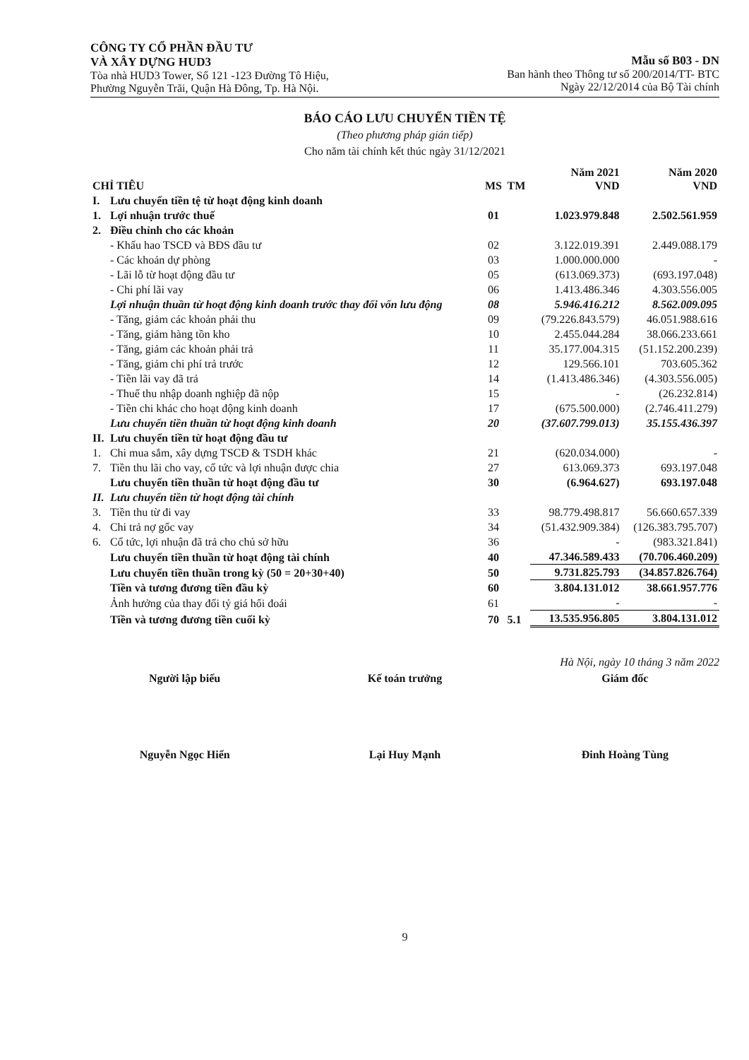CÔNG TY CỔ PHẦN ĐẦU TƯ
VÀ XÂY DỰNG HUD3
Tòa nhà HUD3 Tower, Số 121 -123 Đường Tô Hiệu,
Phường Nguyễn Trãi, Quận Hà Đông, Tp. Hà Nội.
Mẫu số B03 - DN
Ban hành theo Thông tư số 200/2014/TT- BTC
Ngày 22/12/2014 của Bộ Tài chính
BÁO CÁO LƯU CHUYỂN TIỀN TỆ
(Theo phương pháp gián tiếp)
Cho năm tài chính kết thúc ngày 31/12/2021
| CHỈ TIÊU | | MS | TM | Năm 2021 VND | Năm 2020 VND |
| --- | --- | --- | --- | --- | --- |
| I. | Lưu chuyển tiền tệ từ hoạt động kinh doanh | | | | |
| 1. | Lợi nhuận trước thuế | 01 | | 1.023.979.848 | 2.502.561.959 |
| 2. | Điều chỉnh cho các khoản | | | | |
| | - Khấu hao TSCĐ và BĐS đầu tư | 02 | | 3.122.019.391 | 2.449.088.179 |
| | - Các khoản dự phòng | 03 | | 1.000.000.000 | - |
| | - Lãi lỗ từ hoạt động đầu tư | 05 | | (613.069.373) | (693.197.048) |
| | - Chi phí lãi vay | 06 | | 1.413.486.346 | 4.303.556.005 |
| | Lợi nhuận thuần từ hoạt động kinh doanh trước thay đổi vốn lưu động | 08 | | 5.946.416.212 | 8.562.009.095 |
| | - Tăng, giảm các khoản phải thu | 09 | | (79.226.843.579) | 46.051.988.616 |
| | - Tăng, giảm hàng tồn kho | 10 | | 2.455.044.284 | 38.066.233.661 |
| | - Tăng, giảm các khoản phải trả | 11 | | 35.177.004.315 | (51.152.200.239) |
| | - Tăng, giảm chi phí trả trước | 12 | | 129.566.101 | 703.605.362 |
| | - Tiền lãi vay đã trả | 14 | | (1.413.486.346) | (4.303.556.005) |
| | - Thuế thu nhập doanh nghiệp đã nộp | 15 | | - | (26.232.814) |
| | - Tiền chi khác cho hoạt động kinh doanh | 17 | | (675.500.000) | (2.746.411.279) |
| | Lưu chuyển tiền thuần từ hoạt động kinh doanh | 20 | | (37.607.799.013) | 35.155.436.397 |
| II. | Lưu chuyển tiền từ hoạt động đầu tư | | | | |
| 1. | Chi mua sắm, xây dựng TSCĐ & TSDH khác | 21 | | (620.034.000) | - |
| 7. | Tiền thu lãi cho vay, cổ tức và lợi nhuận được chia | 27 | | 613.069.373 | 693.197.048 |
| | Lưu chuyển tiền thuần từ hoạt động đầu tư | 30 | | (6.964.627) | 693.197.048 |
| II. | Lưu chuyển tiền từ hoạt động tài chính | | | | |
| 3. | Tiền thu từ đi vay | 33 | | 98.779.498.817 | 56.660.657.339 |
| 4. | Chi trả nợ gốc vay | 34 | | (51.432.909.384) | (126.383.795.707) |
| 6. | Cổ tức, lợi nhuận đã trả cho chủ sở hữu | 36 | | - | (983.321.841) |
| | Lưu chuyển tiền thuần từ hoạt động tài chính | 40 | | 47.346.589.433 | (70.706.460.209) |
| | Lưu chuyển tiền thuần trong kỳ (50 = 20+30+40) | 50 | | 9.731.825.793 | (34.857.826.764) |
| | Tiền và tương đương tiền đầu kỳ | 60 | | 3.804.131.012 | 38.661.957.776 |
| | Ảnh hưởng của thay đổi tỷ giá hối đoái | 61 | | - | - |
| | Tiền và tương đương tiền cuối kỳ | 70 | 5.1 | 13.535.956.805 | 3.804.131.012 |
Hà Nội, ngày 10 tháng 3 năm 2022
Người lập biểu
Nguyễn Ngọc Hiển
Kế toán trưởng
Lại Huy Mạnh
Giám đốc
Đinh Hoàng Tùng
9